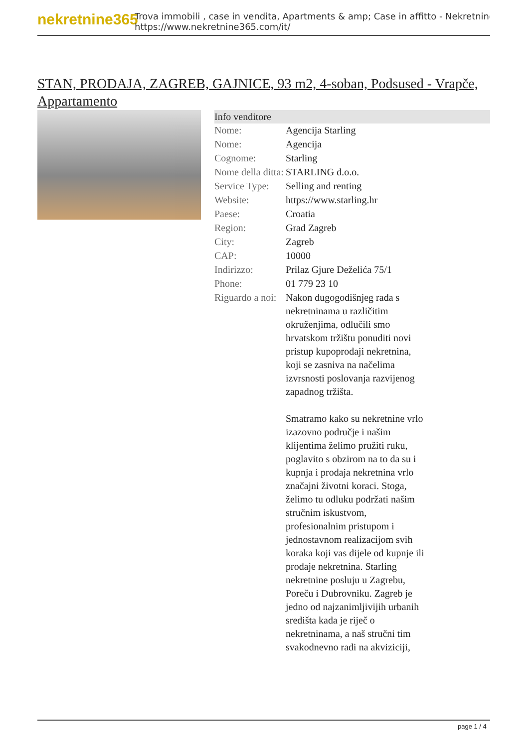nekretnine365
Trova immobili , case in vendita, Apartments & amp; Case in affitto - Nekretnine
https://www.nekretnine365.com/it/
STAN, PRODAJA, ZAGREB, GAJNICE, 93 m2, 4-soban, Podsused - Vrapče, Appartamento
| Info venditore | | |
| --- | --- | --- |
| Nome: | Agencija Starling | |
| Nome: | Agencija | |
| Cognome: | Starling | |
| Nome della ditta: | STARLING d.o.o. | |
| Service Type: | Selling and renting | |
| Website: | https://www.starling.hr | |
| Paese: | Croatia | |
| Region: | Grad Zagreb | |
| City: | Zagreb | |
| CAP: | 10000 | |
| Indirizzo: | Prilaz Gjure Deželića 75/1 | |
| Phone: | 01 779 23 10 | |
| Riguardo a noi: | Nakon dugogodišnjeg rada s nekretninama u različitim okruženjima, odlučili smo hrvatskom tržištu ponuditi novi pristup kupoprodaji nekretnina, koji se zasniva na načelima izvrsnosti poslovanja razvijenog zapadnog tržišta. Smatramo kako su nekretnine vrlo izazovno područje i našim klijentima želimo pružiti ruku, poglavito s obzirom na to da su i kupnja i prodaja nekretnina vrlo značajni životni koraci. Stoga, želimo tu odluku podržati našim stručnim iskustvom, profesionalnim pristupom i jednostavnom realizacijom svih koraka koji vas dijele od kupnje ili prodaje nekretnina. Starling nekretnine posluju u Zagrebu, Poreču i Dubrovniku. Zagreb je jedno od najzanimljivijih urbanih središta kada je riječ o nekretninama, a naš stručni tim svakodnevno radi na akviziciji, | |
page 1 / 4